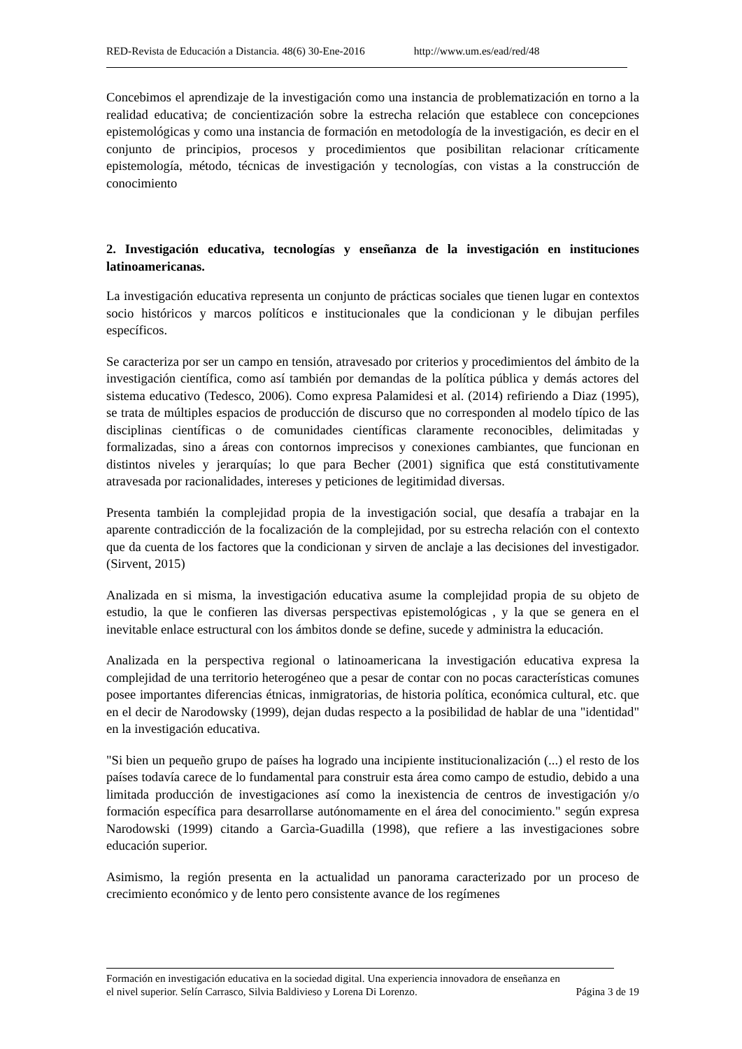RED-Revista de Educación a Distancia. 48(6) 30-Ene-2016 http://www.um.es/ead/red/48
Concebimos el aprendizaje de la investigación como una instancia de problematización en torno a la realidad educativa; de concientización sobre la estrecha relación que establece con concepciones epistemológicas y como una instancia de formación en metodología de la investigación, es decir en el conjunto de principios, procesos y procedimientos que posibilitan relacionar críticamente epistemología, método, técnicas de investigación y tecnologías, con vistas a la construcción de conocimiento
2. Investigación educativa, tecnologías y enseñanza de la investigación en instituciones latinoamericanas.
La investigación educativa representa un conjunto de prácticas sociales que tienen lugar en contextos socio históricos y marcos políticos e institucionales que la condicionan y le dibujan perfiles específicos.
Se caracteriza por ser un campo en tensión, atravesado por criterios y procedimientos del ámbito de la investigación científica, como así también por demandas de la política pública y demás actores del sistema educativo (Tedesco, 2006). Como expresa Palamidesi et al. (2014) refiriendo a Diaz (1995), se trata de múltiples espacios de producción de discurso que no corresponden al modelo típico de las disciplinas científicas o de comunidades científicas claramente reconocibles, delimitadas y formalizadas, sino a áreas con contornos imprecisos y conexiones cambiantes, que funcionan en distintos niveles y jerarquías; lo que para Becher (2001) significa que está constitutivamente atravesada por racionalidades, intereses y peticiones de legitimidad diversas.
Presenta también la complejidad propia de la investigación social, que desafía a trabajar en la aparente contradicción de la focalización de la complejidad, por su estrecha relación con el contexto que da cuenta de los factores que la condicionan y sirven de anclaje a las decisiones del investigador. (Sirvent, 2015)
Analizada en si misma, la investigación educativa asume la complejidad propia de su objeto de estudio, la que le confieren las diversas perspectivas epistemológicas , y la que se genera en el inevitable enlace estructural con los ámbitos donde se define, sucede y administra la educación.
Analizada en la perspectiva regional o latinoamericana la investigación educativa expresa la complejidad de una territorio heterogéneo que a pesar de contar con no pocas características comunes posee importantes diferencias étnicas, inmigratorias, de historia política, económica cultural, etc. que en el decir de Narodowsky (1999), dejan dudas respecto a la posibilidad de hablar de una "identidad" en la investigación educativa.
"Si bien un pequeño grupo de países ha logrado una incipiente institucionalización (...) el resto de los países todavía carece de lo fundamental para construir esta área como campo de estudio, debido a una limitada producción de investigaciones así como la inexistencia de centros de investigación y/o formación específica para desarrollarse autónomamente en el área del conocimiento." según expresa Narodowski (1999) citando a Garcìa-Guadilla (1998), que refiere a las investigaciones sobre educación superior.
Asimismo, la región presenta en la actualidad un panorama caracterizado por un proceso de crecimiento económico y de lento pero consistente avance de los regímenes
Formación en investigación educativa en la sociedad digital. Una experiencia innovadora de enseñanza en
el nivel superior. Selín Carrasco, Silvia Baldivieso y Lorena Di Lorenzo. Página 3 de 19